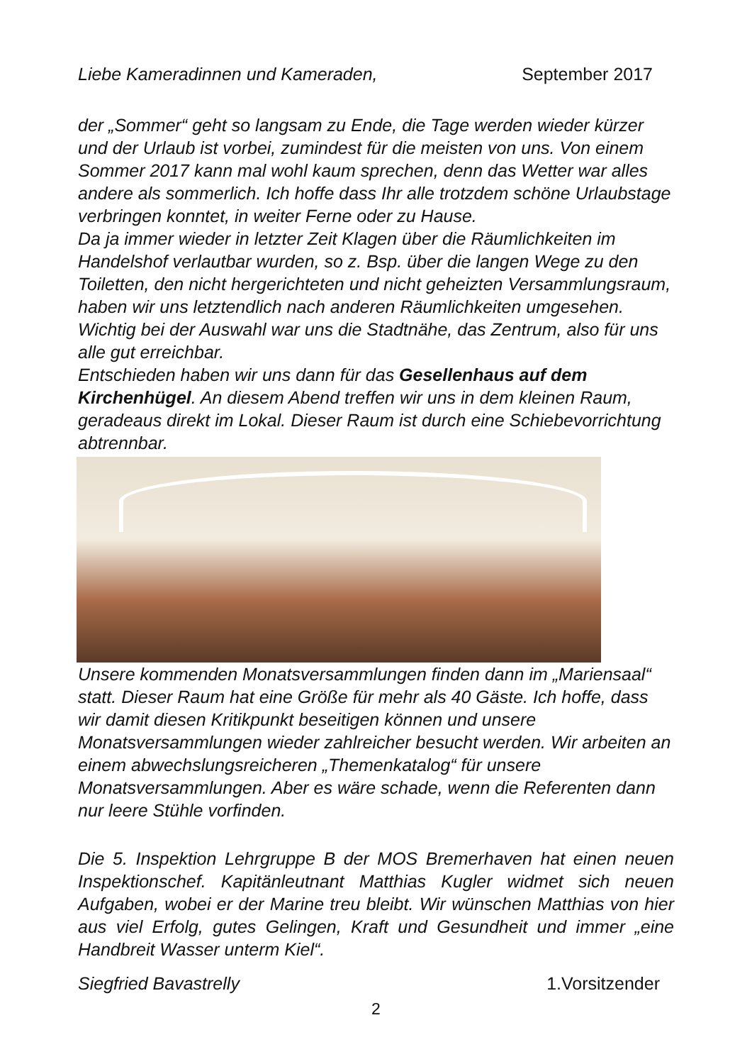Liebe Kameradinnen und Kameraden, September 2017
der „Sommer“ geht so langsam zu Ende, die Tage werden wieder kürzer und der Urlaub ist vorbei, zumindest für die meisten von uns. Von einem Sommer 2017 kann mal wohl kaum sprechen, denn das Wetter war alles andere als sommerlich. Ich hoffe dass Ihr alle trotzdem schöne Urlaubstage verbringen konntet, in weiter Ferne oder zu Hause.
Da ja immer wieder in letzter Zeit Klagen über die Räumlichkeiten im Handelshof verlautbar wurden, so z. Bsp. über die langen Wege zu den Toiletten, den nicht hergerichteten und nicht geheizten Versammlungsraum, haben wir uns letztendlich nach anderen Räumlichkeiten umgesehen. Wichtig bei der Auswahl war uns die Stadtnähe, das Zentrum, also für uns alle gut erreichbar.
Entschieden haben wir uns dann für das Gesellenhaus auf dem Kirchenhügel. An diesem Abend treffen wir uns in dem kleinen Raum, geradeaus direkt im Lokal. Dieser Raum ist durch eine Schiebevorrichtung abtrennbar.
Unsere kommenden Monatsversammlungen finden dann im „Mariensaal“ statt. Dieser Raum hat eine Größe für mehr als 40 Gäste. Ich hoffe, dass wir damit diesen Kritikpunkt beseitigen können und unsere Monatsversammlungen wieder zahlreicher besucht werden. Wir arbeiten an einem abwechslungsreicheren „Themenkatalog“ für unsere Monatsversammlungen. Aber es wäre schade, wenn die Referenten dann nur leere Stühle vorfinden.
Die 5. Inspektion Lehrgruppe B der MOS Bremerhaven hat einen neuen Inspektionschef. Kapitänleutnant Matthias Kugler widmet sich neuen Aufgaben, wobei er der Marine treu bleibt. Wir wünschen Matthias von hier aus viel Erfolg, gutes Gelingen, Kraft und Gesundheit und immer „eine Handbreit Wasser unterm Kiel“.
Siegfried Bavastrelly 1.Vorsitzender
2